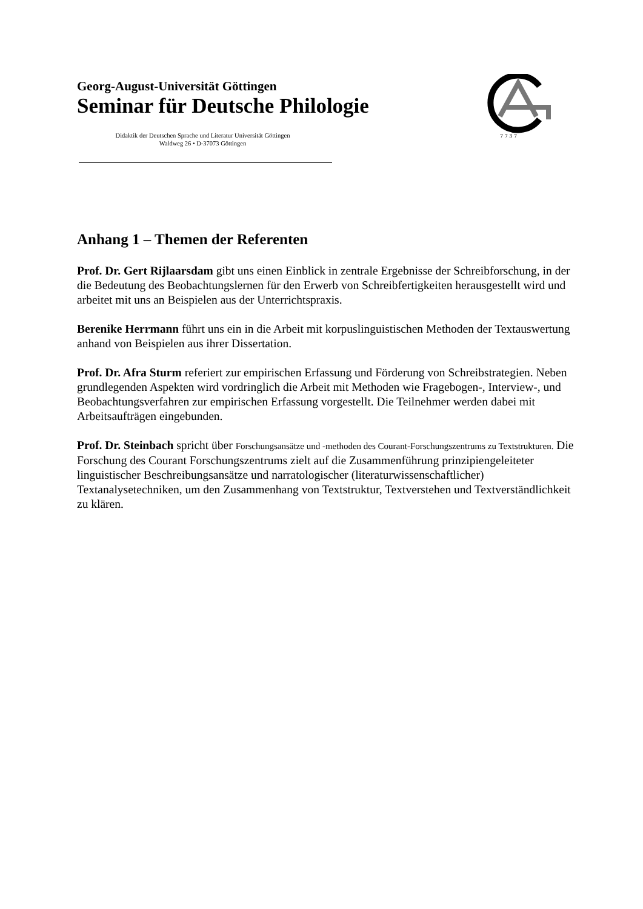Georg-August-Universität Göttingen
Seminar für Deutsche Philologie
Didaktik der Deutschen Sprache und Literatur Universität Göttingen
Waldweg 26 • D-37073 Göttingen
7 7 3 7
Anhang 1 – Themen der Referenten
Prof. Dr. Gert Rijlaarsdam gibt uns einen Einblick in zentrale Ergebnisse der Schreibforschung, in der die Bedeutung des Beobachtungslernen für den Erwerb von Schreibfertigkeiten herausgestellt wird und arbeitet mit uns an Beispielen aus der Unterrichtspraxis.
Berenike Herrmann führt uns ein in die Arbeit mit korpuslinguistischen Methoden der Textauswertung anhand von Beispielen aus ihrer Dissertation.
Prof. Dr. Afra Sturm referiert zur empirischen Erfassung und Förderung von Schreibstrategien. Neben grundlegenden Aspekten wird vordringlich die Arbeit mit Methoden wie Fragebogen-, Interview-, und Beobachtungsverfahren zur empirischen Erfassung vorgestellt. Die Teilnehmer werden dabei mit Arbeitsaufträgen eingebunden.
Prof. Dr. Steinbach spricht über Forschungsansätze und -methoden des Courant-Forschungszentrums zu Textstrukturen. Die Forschung des Courant Forschungszentrums zielt auf die Zusammenführung prinzipiengeleiteter linguistischer Beschreibungsansätze und narratologischer (literaturwissenschaftlicher) Textanalysetechniken, um den Zusammenhang von Textstruktur, Textverstehen und Textverständlichkeit zu klären.